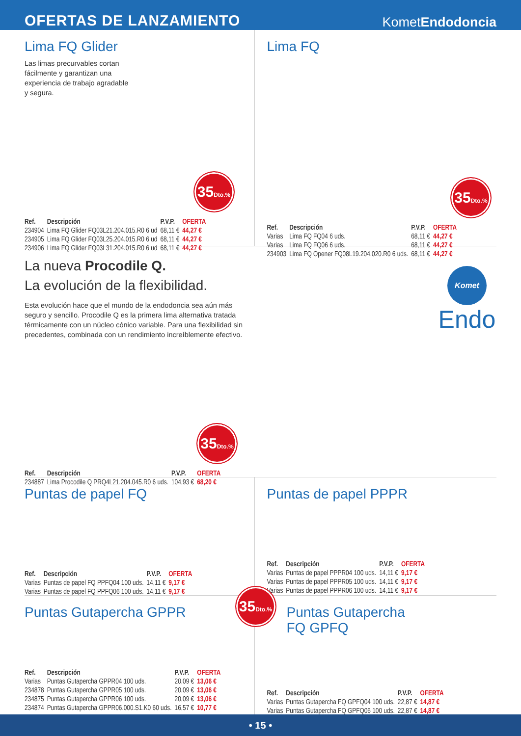OFERTAS DE LANZAMIENTO
KometEndodoncia
Lima FQ Glider
Las limas precurvables cortan fácilmente y garantizan una experiencia de trabajo agradable y segura.
35Dto.%
| Ref. | Descripción | P.V.P. | OFERTA |
| --- | --- | --- | --- |
| 234904 | Lima FQ Glider FQ03L21.204.015.R0 6 ud | 68,11 € | 44,27 € |
| 234905 | Lima FQ Glider FQ03L25.204.015.R0 6 ud | 68,11 € | 44,27 € |
| 234906 | Lima FQ Glider FQ03L31.204.015.R0 6 ud | 68,11 € | 44,27 € |
Lima FQ
35Dto.%
| Ref. | Descripción | P.V.P. | OFERTA |
| --- | --- | --- | --- |
| Varias | Lima FQ FQ04 6 uds. | 68,11 € | 44,27 € |
| Varias | Lima FQ FQ06 6 uds. | 68,11 € | 44,27 € |
| 234903 | Lima FQ Opener FQ08L19.204.020.R0 6 uds. | 68,11 € | 44,27 € |
La nueva Procodile Q.
La evolución de la flexibilidad.
Esta evolución hace que el mundo de la endodoncia sea aún más seguro y sencillo. Procodile Q es la primera lima alternativa tratada térmicamente con un núcleo cónico variable. Para una flexibilidad sin precedentes, combinada con un rendimiento increíblemente efectivo.
35Dto.%
| Ref. | Descripción | P.V.P. | OFERTA |
| --- | --- | --- | --- |
| 234887 | Lima Procodile Q PRQ4L21.204.045.R0 6 uds. | 104,93 € | 68,20 € |
Komet
Endo
Puntas de papel FQ
| Ref. | Descripción | P.V.P. | OFERTA |
| --- | --- | --- | --- |
| Varias | Puntas de papel FQ PPFQ04 100 uds. | 14,11 € | 9,17 € |
| Varias | Puntas de papel FQ PPFQ06 100 uds. | 14,11 € | 9,17 € |
Puntas de papel PPPR
| Ref. | Descripción | P.V.P. | OFERTA |
| --- | --- | --- | --- |
| Varias | Puntas de papel PPPR04 100 uds. | 14,11 € | 9,17 € |
| Varias | Puntas de papel PPPR05 100 uds. | 14,11 € | 9,17 € |
| Varias | Puntas de papel PPPR06 100 uds. | 14,11 € | 9,17 € |
Puntas Gutapercha GPPR
| Ref. | Descripción | P.V.P. | OFERTA |
| --- | --- | --- | --- |
| Varias | Puntas Gutapercha GPPR04 100 uds. | 20,09 € | 13,06 € |
| 234878 | Puntas Gutapercha GPPR05 100 uds. | 20,09 € | 13,06 € |
| 234875 | Puntas Gutapercha GPPR06 100 uds. | 20,09 € | 13,06 € |
| 234874 | Puntas Gutapercha GPPR06.000.S1.K0 60 uds. | 16,57 € | 10,77 € |
35Dto.%
Puntas Gutapercha
FQ GPFQ
| Ref. | Descripción | P.V.P. | OFERTA |
| --- | --- | --- | --- |
| Varias | Puntas Gutapercha FQ GPFQ04 100 uds. | 22,87 € | 14,87 € |
| Varias | Puntas Gutapercha FQ GPFQ06 100 uds. | 22,87 € | 14,87 € |
• 15 •